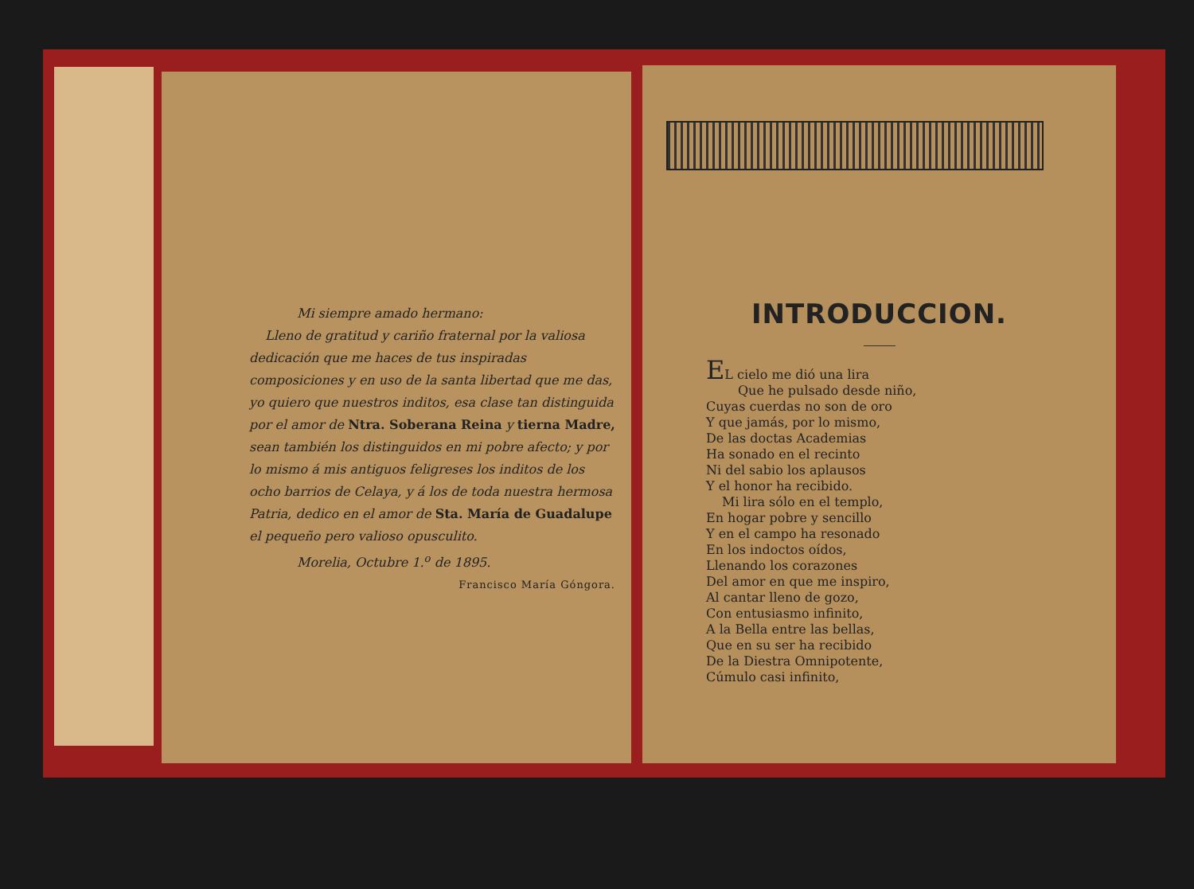Mi siempre amado hermano:
Lleno de gratitud y cariño fraternal por la valiosa dedicación que me haces de tus inspiradas composiciones y en uso de la santa libertad que me das, yo quiero que nuestros inditos, esa clase tan distinguida por el amor de Ntra. Soberana Reina y tierna Madre, sean también los distinguidos en mi pobre afecto; y por lo mismo á mis antiguos feligreses los inditos de los ocho barrios de Celaya, y á los de toda nuestra hermosa Patria, dedico en el amor de Sta. María de Guadalupe el pequeño pero valioso opusculito.
Morelia, Octubre 1.<sup>o</sup> de 1895.
Francisco María Góngora.
INTRODUCCION.
EL cielo me dió una lira
Que he pulsado desde niño,
Cuyas cuerdas no son de oro
Y que jamás, por lo mismo,
De las doctas Academias
Ha sonado en el recinto
Ni del sabio los aplausos
Y el honor ha recibido.
Mi lira sólo en el templo,
En hogar pobre y sencillo
Y en el campo ha resonado
En los indoctos oídos,
Llenando los corazones
Del amor en que me inspiro,
Al cantar lleno de gozo,
Con entusiasmo infinito,
A la Bella entre las bellas,
Que en su ser ha recibido
De la Diestra Omnipotente,
Cúmulo casi infinito,